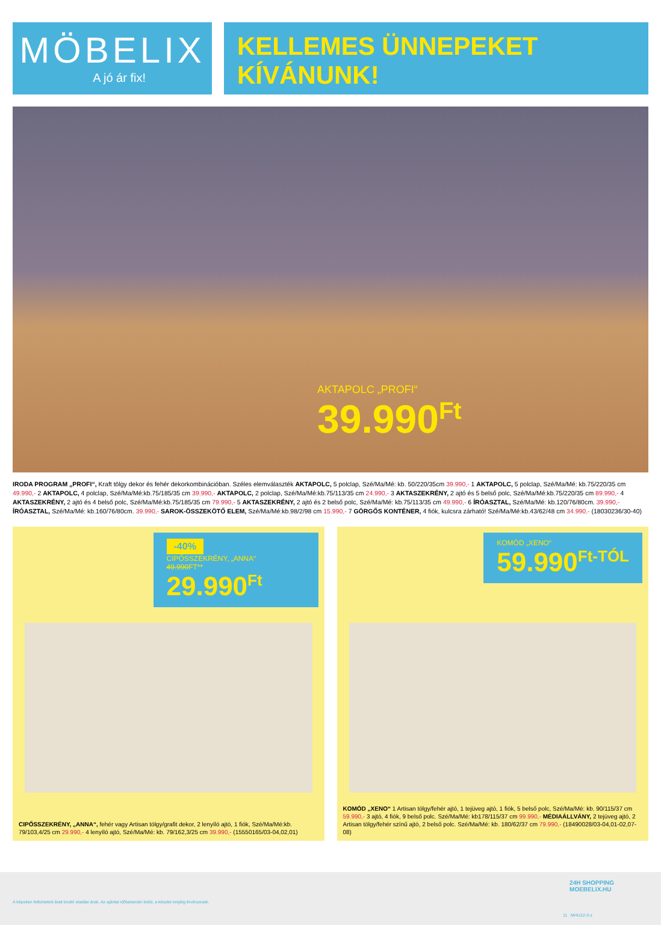MÖBELIX
A jó ár fix!
KELLEMES ÜNNEPEKET
KÍVÁNUNK!
AKTAPOLC „PROFI“
39.990<sup>Ft</sup>
IRODA PROGRAM „PROFI“, Kraft tölgy dekor és fehér dekorkombinációban. Széles elemválaszték AKTAPOLC, 5 polclap, Szé/Ma/Mé: kb. 50/220/35cm 39.990,- 1 AKTAPOLC, 5 polclap, Szé/Ma/Mé: kb.75/220/35 cm 49.990,- 2 AKTAPOLC, 4 polclap, Szé/Ma/Mé:kb.75/185/35 cm 39.990,- AKTAPOLC, 2 polclap, Szé/Ma/Mé:kb.75/113/35 cm 24.990,- 3 AKTASZEKRÉNY, 2 ajtó és 5 belső polc, Szé/Ma/Mé:kb.75/220/35 cm 89.990,- 4 AKTASZEKRÉNY, 2 ajtó és 4 belső polc, Szé/Ma/Mé:kb.75/185/35 cm 79.990,- 5 AKTASZEKRÉNY, 2 ajtó és 2 belső polc, Szé/Ma/Mé: kb.75/113/35 cm 49.990,- 6 ÍRÓASZTAL, Szé/Ma/Mé: kb.120/76/80cm. 39.990,- ÍRÓASZTAL, Szé/Ma/Mé: kb.160/76/80cm. 39.990,- SAROK-ÖSSZEKÖTŐ ELEM, Szé/Ma/Mé:kb.98/2/98 cm 15.990,- 7 GÖRGŐS KONTÉNER, 4 fiók, kulcsra zárható! Szé/Ma/Mé:kb.43/62/48 cm 34.990,- (18030236/30-40)
-40%
CIPŐSSZEKRÉNY, „ANNA“
49.990FT**
29.990<sup>Ft</sup>
CIPŐSSZEKRÉNY, „ANNA“, fehér vagy Artisan tölgy/grafit dekor, 2 lenyíló ajtó, 1 fiók, Szé/Ma/Mé:kb. 79/103,4/25 cm 29.990,- 4 lenyíló ajtó, Szé/Ma/Mé: kb. 79/162,3/25 cm 39.990,- (15550165/03-04,02,01)
KOMÓD „XENO“
59.990<sup>Ft-TÓL</sup>
KOMÓD „XENO“ 1 Artisan tölgy/fehér ajtó, 1 tejüveg ajtó, 1 fiók, 5 belső polc, Szé/Ma/Mé: kb. 90/115/37 cm 59.990,- 3 ajtó, 4 fiók, 9 belső polc. Szé/Ma/Mé: kb178/115/37 cm 99.990,- MÉDIAÁLLVÁNY, 2 tejüveg ajtó, 2 Artisan tölgy/fehér színű ajtó, 2 belső polc. Szé/Ma/Mé: kb. 180/62/37 cm 79.990,- (18490028/03-04,01-02,07-08)
A képeken feltüntetett árak bruttó eladási árak. Az ajánlat időtartamán belül, a készlet erejéig érvényesek.
24H SHOPPING
MOEBELIX.HU
11 MHU12-3-z